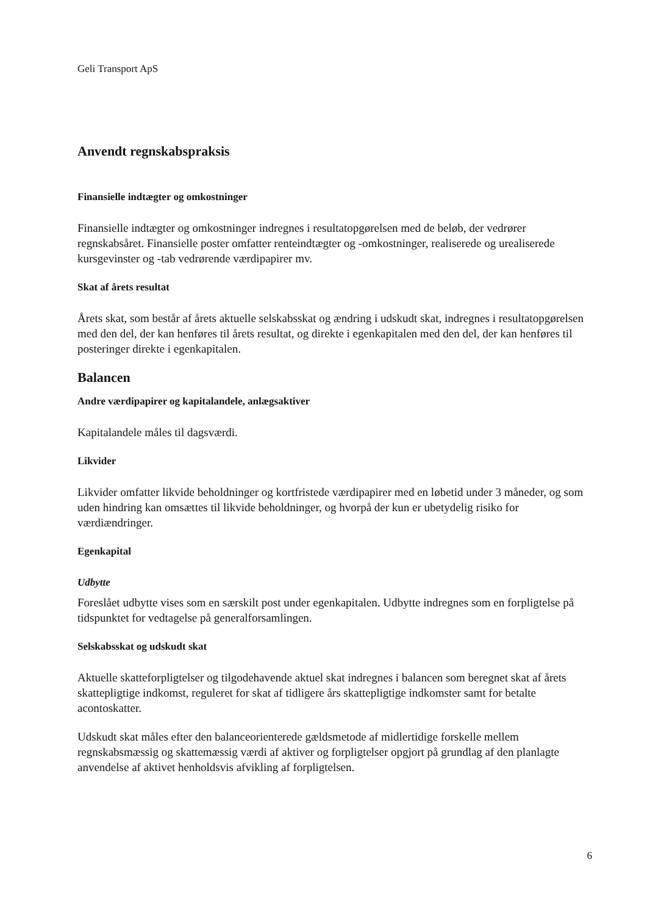Geli Transport ApS
Anvendt regnskabspraksis
Finansielle indtægter og omkostninger
Finansielle indtægter og omkostninger indregnes i resultatopgørelsen med de beløb, der vedrører regnskabsåret. Finansielle poster omfatter renteindtægter og -omkostninger, realiserede og urealiserede kursgevinster og -tab vedrørende værdipapirer mv.
Skat af årets resultat
Årets skat, som består af årets aktuelle selskabsskat og ændring i udskudt skat, indregnes i resultatopgørelsen med den del, der kan henføres til årets resultat, og direkte i egenkapitalen med den del, der kan henføres til posteringer direkte i egenkapitalen.
Balancen
Andre værdipapirer og kapitalandele, anlægsaktiver
Kapitalandele måles til dagsværdi.
Likvider
Likvider omfatter likvide beholdninger og kortfristede værdipapirer med en løbetid under 3 måneder, og som uden hindring kan omsættes til likvide beholdninger, og hvorpå der kun er ubetydelig risiko for værdiændringer.
Egenkapital
Udbytte
Foreslået udbytte vises som en særskilt post under egenkapitalen. Udbytte indregnes som en forpligtelse på tidspunktet for vedtagelse på generalforsamlingen.
Selskabsskat og udskudt skat
Aktuelle skatteforpligtelser og tilgodehavende aktuel skat indregnes i balancen som beregnet skat af årets skattepligtige indkomst, reguleret for skat af tidligere års skattepligtige indkomster samt for betalte acontoskatter.
Udskudt skat måles efter den balanceorienterede gældsmetode af midlertidige forskelle mellem regnskabsmæssig og skattemæssig værdi af aktiver og forpligtelser opgjort på grundlag af den planlagte anvendelse af aktivet henholdsvis afvikling af forpligtelsen.
6